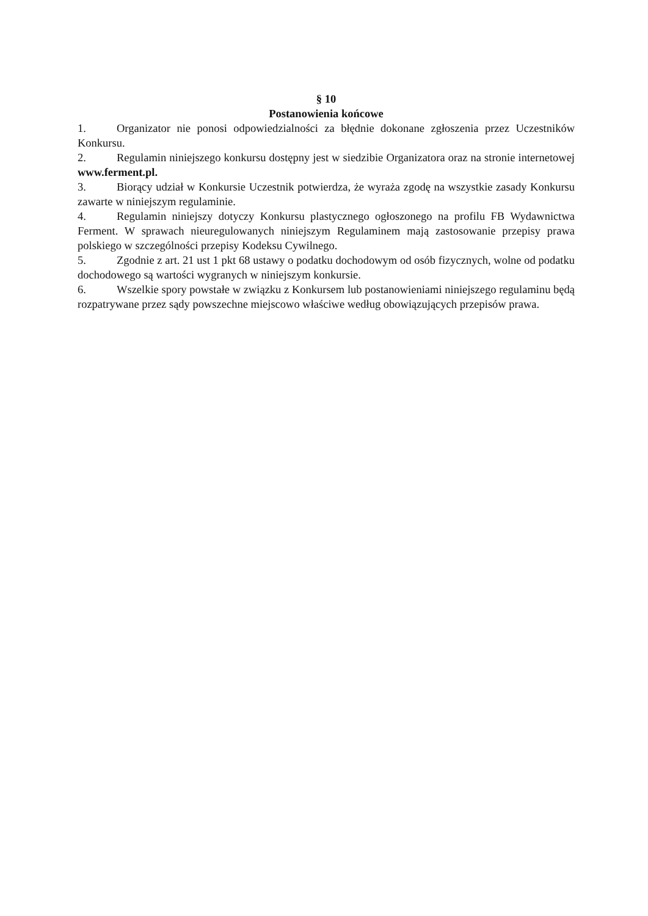§ 10
Postanowienia końcowe
1. Organizator nie ponosi odpowiedzialności za błędnie dokonane zgłoszenia przez Uczestników Konkursu.
2. Regulamin niniejszego konkursu dostępny jest w siedzibie Organizatora oraz na stronie internetowej www.ferment.pl.
3. Biorący udział w Konkursie Uczestnik potwierdza, że wyraża zgodę na wszystkie zasady Konkursu zawarte w niniejszym regulaminie.
4. Regulamin niniejszy dotyczy Konkursu plastycznego ogłoszonego na profilu FB Wydawnictwa Ferment. W sprawach nieuregulowanych niniejszym Regulaminem mają zastosowanie przepisy prawa polskiego w szczególności przepisy Kodeksu Cywilnego.
5. Zgodnie z art. 21 ust 1 pkt 68 ustawy o podatku dochodowym od osób fizycznych, wolne od podatku dochodowego są wartości wygranych w niniejszym konkursie.
6. Wszelkie spory powstałe w związku z Konkursem lub postanowieniami niniejszego regulaminu będą rozpatrywane przez sądy powszechne miejscowo właściwe według obowiązujących przepisów prawa.